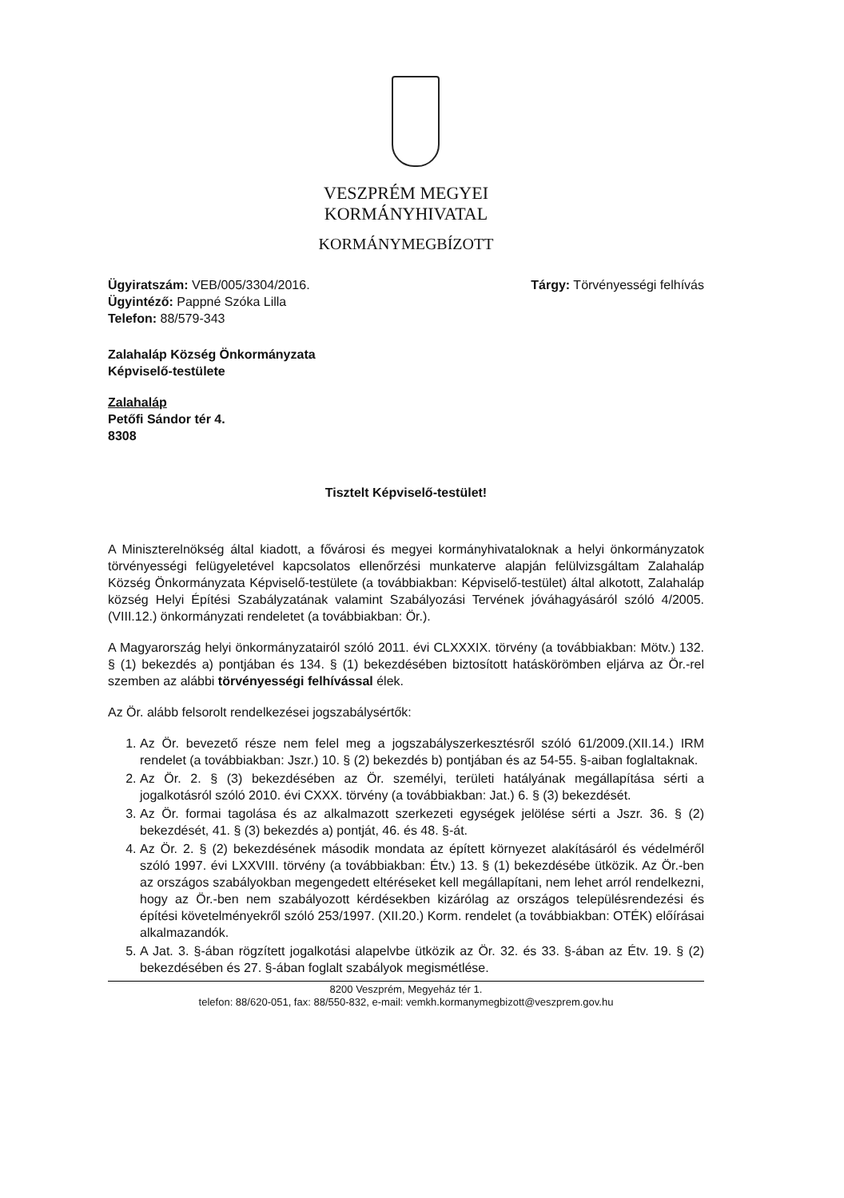VESZPRÉM MEGYEI
KORMÁNYHIVATAL
KORMÁNYMEGBÍZOTT
Ügyiratszám: VEB/005/3304/2016.
Ügyintéző: Pappné Szóka Lilla
Telefon: 88/579-343
Tárgy: Törvényességi felhívás
Zalahaláp Község Önkormányzata
Képviselő-testülete
Zalahaláp
Petőfi Sándor tér 4.
8308
Tisztelt Képviselő-testület!
A Miniszterelnökség által kiadott, a fővárosi és megyei kormányhivataloknak a helyi önkormányzatok törvényességi felügyeletével kapcsolatos ellenőrzési munkaterve alapján felülvizsgáltam Zalahaláp Község Önkormányzata Képviselő-testülete (a továbbiakban: Képviselő-testület) által alkotott, Zalahaláp község Helyi Építési Szabályzatának valamint Szabályozási Tervének jóváhagyásáról szóló 4/2005. (VIII.12.) önkormányzati rendeletet (a továbbiakban: Ör.).
A Magyarország helyi önkormányzatairól szóló 2011. évi CLXXXIX. törvény (a továbbiakban: Mötv.) 132. § (1) bekezdés a) pontjában és 134. § (1) bekezdésében biztosított hatáskörömben eljárva az Ör.-rel szemben az alábbi törvényességi felhívással élek.
Az Ör. alább felsorolt rendelkezései jogszabálysértők:
1. Az Ör. bevezető része nem felel meg a jogszabályszerkesztésről szóló 61/2009.(XII.14.) IRM rendelet (a továbbiakban: Jszr.) 10. § (2) bekezdés b) pontjában és az 54-55. §-aiban foglaltaknak.
2. Az Ör. 2. § (3) bekezdésében az Ör. személyi, területi hatályának megállapítása sérti a jogalkotásról szóló 2010. évi CXXX. törvény (a továbbiakban: Jat.) 6. § (3) bekezdését.
3. Az Ör. formai tagolása és az alkalmazott szerkezeti egységek jelölése sérti a Jszr. 36. § (2) bekezdését, 41. § (3) bekezdés a) pontját, 46. és 48. §-át.
4. Az Ör. 2. § (2) bekezdésének második mondata az épített környezet alakításáról és védelméről szóló 1997. évi LXXVIII. törvény (a továbbiakban: Étv.) 13. § (1) bekezdésébe ütközik. Az Ör.-ben az országos szabályokban megengedett eltéréseket kell megállapítani, nem lehet arról rendelkezni, hogy az Ör.-ben nem szabályozott kérdésekben kizárólag az országos településrendezési és építési követelményekről szóló 253/1997. (XII.20.) Korm. rendelet (a továbbiakban: OTÉK) előírásai alkalmazandók.
5. A Jat. 3. §-ában rögzített jogalkotási alapelvbe ütközik az Ör. 32. és 33. §-ában az Étv. 19. § (2) bekezdésében és 27. §-ában foglalt szabályok megismétlése.
8200 Veszprém, Megyeház tér 1.
telefon: 88/620-051, fax: 88/550-832, e-mail: vemkh.kormanymegbizott@veszprem.gov.hu